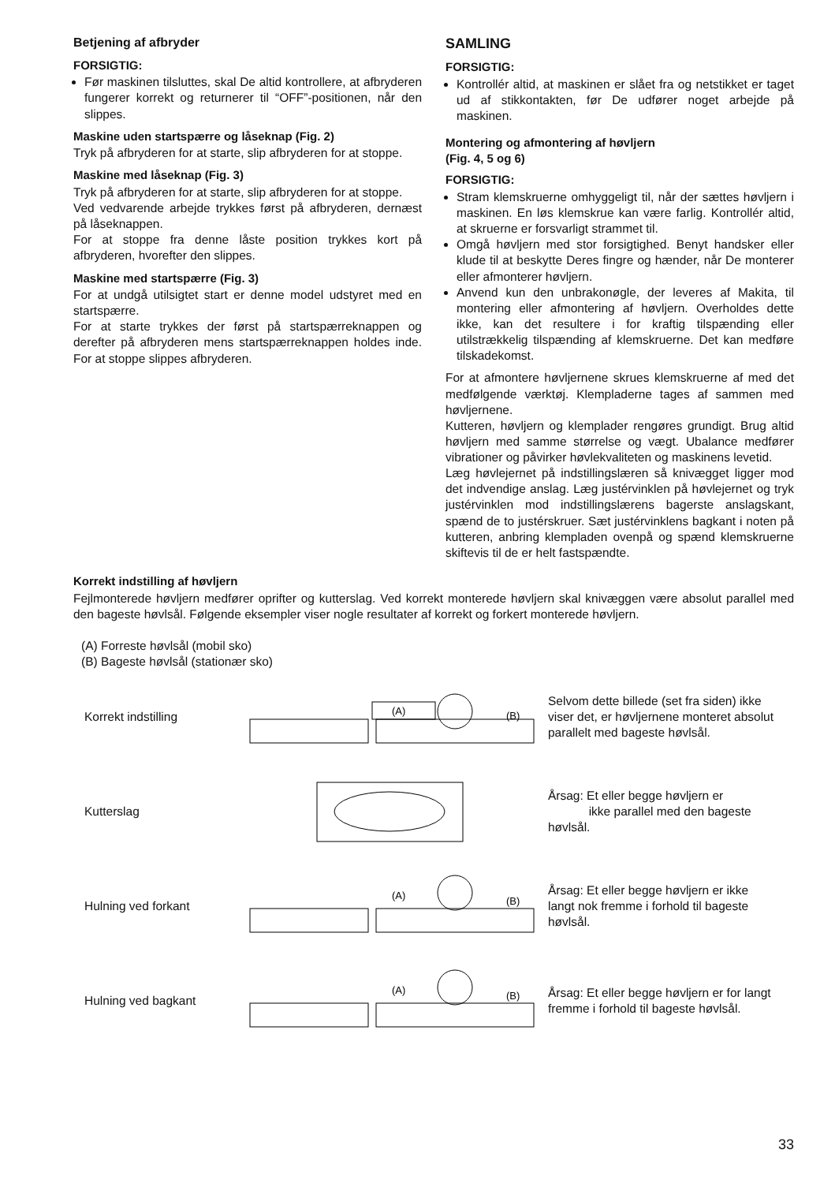Betjening af afbryder
FORSIGTIG:
Før maskinen tilsluttes, skal De altid kontrollere, at afbryderen fungerer korrekt og returnerer til “OFF”-positionen, når den slippes.
Maskine uden startspærre og låseknap (Fig. 2)
Tryk på afbryderen for at starte, slip afbryderen for at stoppe.
Maskine med låseknap (Fig. 3)
Tryk på afbryderen for at starte, slip afbryderen for at stoppe.
Ved vedvarende arbejde trykkes først på afbryderen, dernæst på låseknappen.
For at stoppe fra denne låste position trykkes kort på afbryderen, hvorefter den slippes.
Maskine med startspærre (Fig. 3)
For at undgå utilsigtet start er denne model udstyret med en startspærre.
For at starte trykkes der først på startspærreknappen og derefter på afbryderen mens startspærreknappen holdes inde. For at stoppe slippes afbryderen.
SAMLING
FORSIGTIG:
Kontrollér altid, at maskinen er slået fra og netstikket er taget ud af stikkontakten, før De udfører noget arbejde på maskinen.
Montering og afmontering af høvljern
(Fig. 4, 5 og 6)
FORSIGTIG:
Stram klemskruerne omhyggeligt til, når der sættes høvljern i maskinen. En løs klemskrue kan være farlig. Kontrollér altid, at skruerne er forsvarligt strammet til.
Omgå høvljern med stor forsigtighed. Benyt handsker eller klude til at beskytte Deres fingre og hænder, når De monterer eller afmonterer høvljern.
Anvend kun den unbrakonøgle, der leveres af Makita, til montering eller afmontering af høvljern. Overholdes dette ikke, kan det resultere i for kraftig tilspænding eller utilstrækkelig tilspænding af klemskruerne. Det kan medføre tilskadekomst.
For at afmontere høvljernene skrues klemskruerne af med det medfølgende værktøj. Klempladerne tages af sammen med høvljernene.
Kutteren, høvljern og klemplader rengøres grundigt. Brug altid høvljern med samme størrelse og vægt. Ubalance medfører vibrationer og påvirker høvlekvaliteten og maskinens levetid.
Læg høvlejernet på indstillingslæren så knivægget ligger mod det indvendige anslag. Læg justérvinklen på høvlejernet og tryk justérvinklen mod indstillingslærens bagerste anslagskant, spænd de to justérskruer. Sæt justérvinklens bagkant i noten på kutteren, anbring klempladen ovenpå og spænd klemskruerne skiftevis til de er helt fastspændte.
Korrekt indstilling af høvljern
Fejlmonterede høvljern medfører oprifter og kutterslag. Ved korrekt monterede høvljern skal knivæggen være absolut parallel med den bageste høvlsål. Følgende eksempler viser nogle resultater af korrekt og forkert monterede høvljern.
(A) Forreste høvlsål (mobil sko)
(B) Bageste høvlsål (stationær sko)
Korrekt indstilling
(A)
(B)
Selvom dette billede (set fra siden) ikke viser det, er høvljernene monteret absolut parallelt med bageste høvlsål.
Kutterslag
Årsag: Et eller begge høvljern er
ikke parallel med den bageste høvlsål.
Hulning ved forkant
(A)
(B)
Årsag: Et eller begge høvljern er ikke langt nok fremme i forhold til bageste høvlsål.
Hulning ved bagkant
(A)
(B)
Årsag: Et eller begge høvljern er for langt fremme i forhold til bageste høvlsål.
33